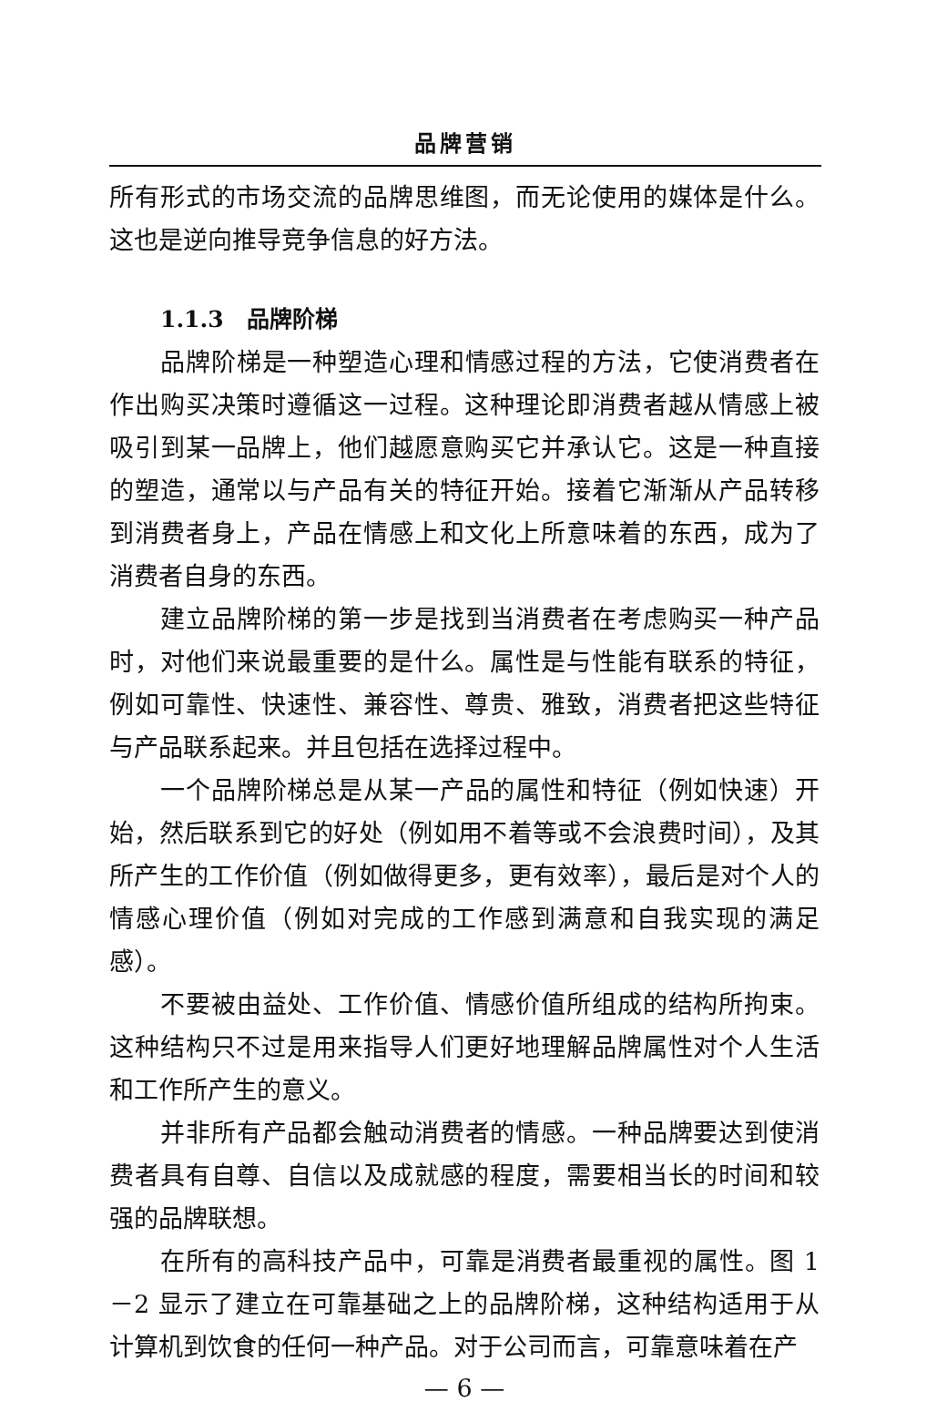品牌营销
所有形式的市场交流的品牌思维图，而无论使用的媒体是什么。这也是逆向推导竞争信息的好方法。
1.1.3　品牌阶梯
品牌阶梯是一种塑造心理和情感过程的方法，它使消费者在作出购买决策时遵循这一过程。这种理论即消费者越从情感上被吸引到某一品牌上，他们越愿意购买它并承认它。这是一种直接的塑造，通常以与产品有关的特征开始。接着它渐渐从产品转移到消费者身上，产品在情感上和文化上所意味着的东西，成为了消费者自身的东西。
建立品牌阶梯的第一步是找到当消费者在考虑购买一种产品时，对他们来说最重要的是什么。属性是与性能有联系的特征，例如可靠性、快速性、兼容性、尊贵、雅致，消费者把这些特征与产品联系起来。并且包括在选择过程中。
一个品牌阶梯总是从某一产品的属性和特征（例如快速）开始，然后联系到它的好处（例如用不着等或不会浪费时间），及其所产生的工作价值（例如做得更多，更有效率），最后是对个人的情感心理价值（例如对完成的工作感到满意和自我实现的满足感）。
不要被由益处、工作价值、情感价值所组成的结构所拘束。这种结构只不过是用来指导人们更好地理解品牌属性对个人生活和工作所产生的意义。
并非所有产品都会触动消费者的情感。一种品牌要达到使消费者具有自尊、自信以及成就感的程度，需要相当长的时间和较强的品牌联想。
在所有的高科技产品中，可靠是消费者最重视的属性。图 1－2 显示了建立在可靠基础之上的品牌阶梯，这种结构适用于从计算机到饮食的任何一种产品。对于公司而言，可靠意味着在产
— 6 —